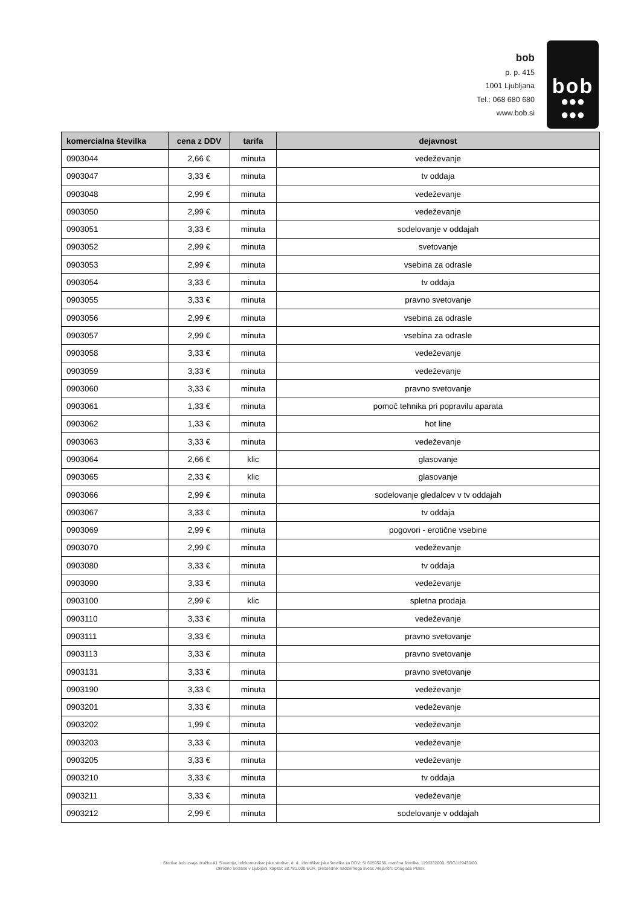bob
p. p. 415
1001 Ljubljana
Tel.: 068 680 680
www.bob.si
bob
●●●
●●●
| komercialna številka | cena z DDV | tarifa | dejavnost |
| --- | --- | --- | --- |
| 0903044 | 2,66 € | minuta | vedeževanje |
| 0903047 | 3,33 € | minuta | tv oddaja |
| 0903048 | 2,99 € | minuta | vedeževanje |
| 0903050 | 2,99 € | minuta | vedeževanje |
| 0903051 | 3,33 € | minuta | sodelovanje v oddajah |
| 0903052 | 2,99 € | minuta | svetovanje |
| 0903053 | 2,99 € | minuta | vsebina za odrasle |
| 0903054 | 3,33 € | minuta | tv oddaja |
| 0903055 | 3,33 € | minuta | pravno svetovanje |
| 0903056 | 2,99 € | minuta | vsebina za odrasle |
| 0903057 | 2,99 € | minuta | vsebina za odrasle |
| 0903058 | 3,33 € | minuta | vedeževanje |
| 0903059 | 3,33 € | minuta | vedeževanje |
| 0903060 | 3,33 € | minuta | pravno svetovanje |
| 0903061 | 1,33 € | minuta | pomoč tehnika pri popravilu aparata |
| 0903062 | 1,33 € | minuta | hot line |
| 0903063 | 3,33 € | minuta | vedeževanje |
| 0903064 | 2,66 € | klic | glasovanje |
| 0903065 | 2,33 € | klic | glasovanje |
| 0903066 | 2,99 € | minuta | sodelovanje gledalcev v tv oddajah |
| 0903067 | 3,33 € | minuta | tv oddaja |
| 0903069 | 2,99 € | minuta | pogovori - erotične vsebine |
| 0903070 | 2,99 € | minuta | vedeževanje |
| 0903080 | 3,33 € | minuta | tv oddaja |
| 0903090 | 3,33 € | minuta | vedeževanje |
| 0903100 | 2,99 € | klic | spletna prodaja |
| 0903110 | 3,33 € | minuta | vedeževanje |
| 0903111 | 3,33 € | minuta | pravno svetovanje |
| 0903113 | 3,33 € | minuta | pravno svetovanje |
| 0903131 | 3,33 € | minuta | pravno svetovanje |
| 0903190 | 3,33 € | minuta | vedeževanje |
| 0903201 | 3,33 € | minuta | vedeževanje |
| 0903202 | 1,99 € | minuta | vedeževanje |
| 0903203 | 3,33 € | minuta | vedeževanje |
| 0903205 | 3,33 € | minuta | vedeževanje |
| 0903210 | 3,33 € | minuta | tv oddaja |
| 0903211 | 3,33 € | minuta | vedeževanje |
| 0903212 | 2,99 € | minuta | sodelovanje v oddajah |
Storitve bob izvaja družba A1 Slovenija, telekomunikacijske storitve, d. d., identifikacijska številka za DDV: SI 60595256, matična številka: 1196332000, SRG1/29430/00.
Okrožno sodišče v Ljubljani, kapital: 38.781.000 EUR, predsednik nadzornega sveta: Alejandro Douglass Plater.